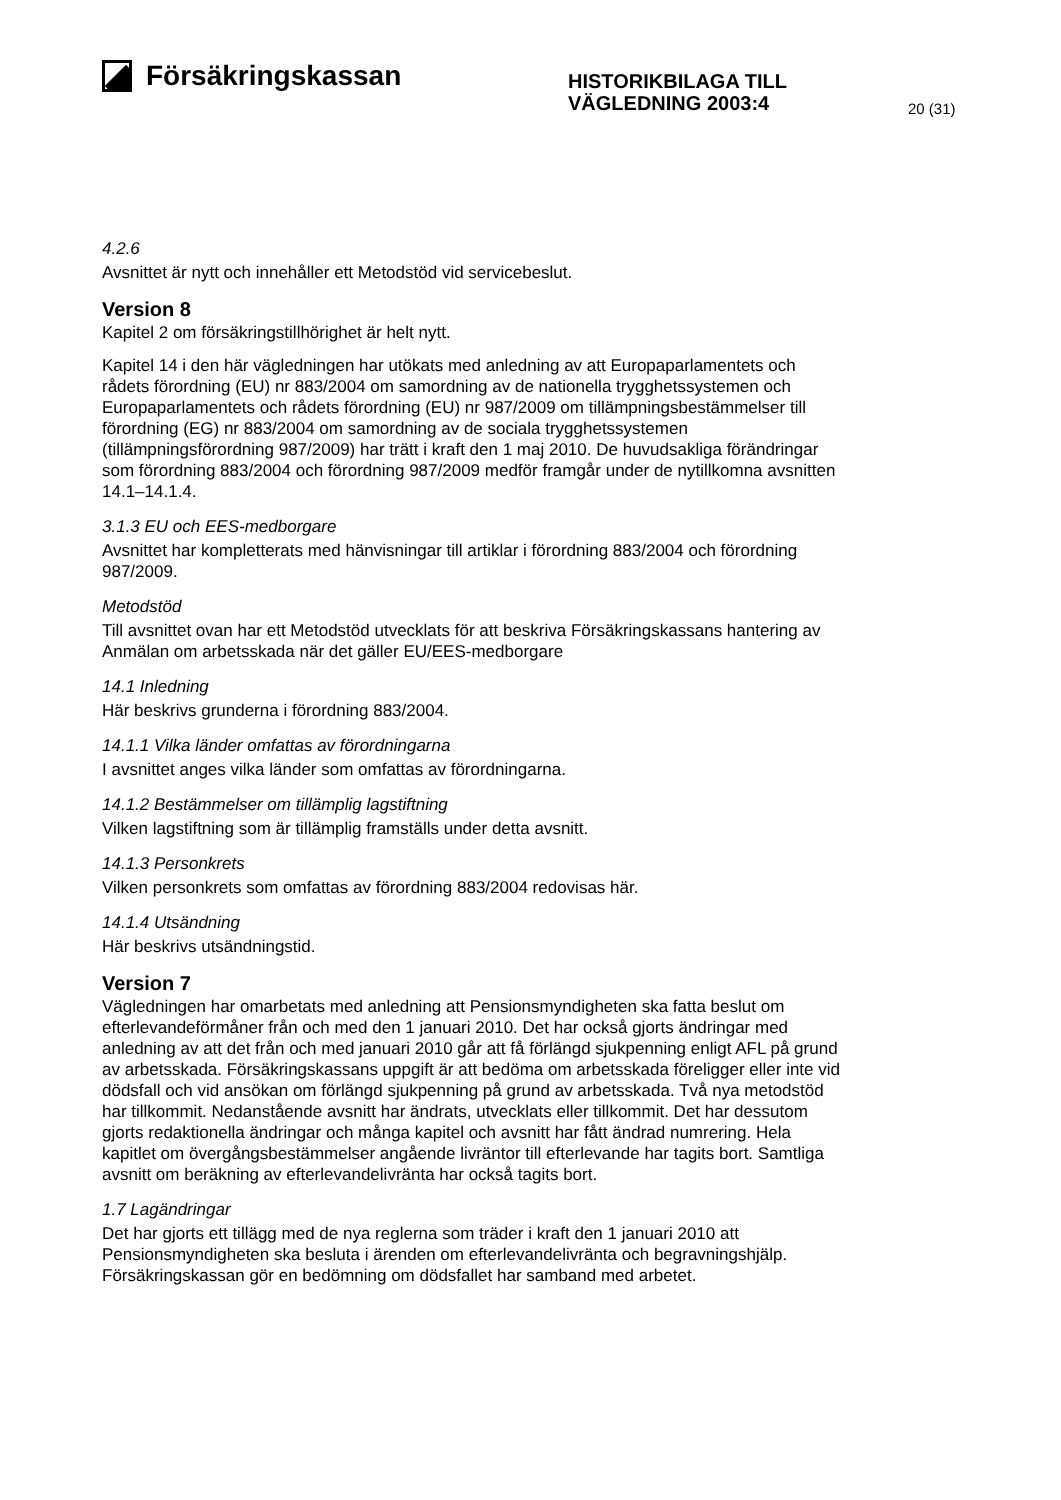Försäkringskassan
HISTORIKBILAGA TILL VÄGLEDNING 2003:4
20 (31)
4.2.6
Avsnittet är nytt och innehåller ett Metodstöd vid servicebeslut.
Version 8
Kapitel 2 om försäkringstillhörighet är helt nytt.
Kapitel 14 i den här vägledningen har utökats med anledning av att Europaparlamentets och rådets förordning (EU) nr 883/2004 om samordning av de nationella trygghetssystemen och Europaparlamentets och rådets förordning (EU) nr 987/2009 om tillämpningsbestämmelser till förordning (EG) nr 883/2004 om samordning av de sociala trygghetssystemen (tillämpningsförordning 987/2009) har trätt i kraft den 1 maj 2010. De huvudsakliga förändringar som förordning 883/2004 och förordning 987/2009 medför framgår under de nytillkomna avsnitten 14.1–14.1.4.
3.1.3 EU och EES-medborgare
Avsnittet har kompletterats med hänvisningar till artiklar i förordning 883/2004 och förordning 987/2009.
Metodstöd
Till avsnittet ovan har ett Metodstöd utvecklats för att beskriva Försäkringskassans hantering av Anmälan om arbetsskada när det gäller EU/EES-medborgare
14.1 Inledning
Här beskrivs grunderna i förordning 883/2004.
14.1.1 Vilka länder omfattas av förordningarna
I avsnittet anges vilka länder som omfattas av förordningarna.
14.1.2 Bestämmelser om tillämplig lagstiftning
Vilken lagstiftning som är tillämplig framställs under detta avsnitt.
14.1.3 Personkrets
Vilken personkrets som omfattas av förordning 883/2004 redovisas här.
14.1.4 Utsändning
Här beskrivs utsändningstid.
Version 7
Vägledningen har omarbetats med anledning att Pensionsmyndigheten ska fatta beslut om efterlevandeförmåner från och med den 1 januari 2010. Det har också gjorts ändringar med anledning av att det från och med januari 2010 går att få förlängd sjukpenning enligt AFL på grund av arbetsskada. Försäkringskassans uppgift är att bedöma om arbetsskada föreligger eller inte vid dödsfall och vid ansökan om förlängd sjukpenning på grund av arbetsskada. Två nya metodstöd har tillkommit. Nedanstående avsnitt har ändrats, utvecklats eller tillkommit. Det har dessutom gjorts redaktionella ändringar och många kapitel och avsnitt har fått ändrad numrering. Hela kapitlet om övergångsbestämmelser angående livräntor till efterlevande har tagits bort. Samtliga avsnitt om beräkning av efterlevandelivränta har också tagits bort.
1.7 Lagändringar
Det har gjorts ett tillägg med de nya reglerna som träder i kraft den 1 januari 2010 att Pensionsmyndigheten ska besluta i ärenden om efterlevandelivränta och begravningshjälp. Försäkringskassan gör en bedömning om dödsfallet har samband med arbetet.